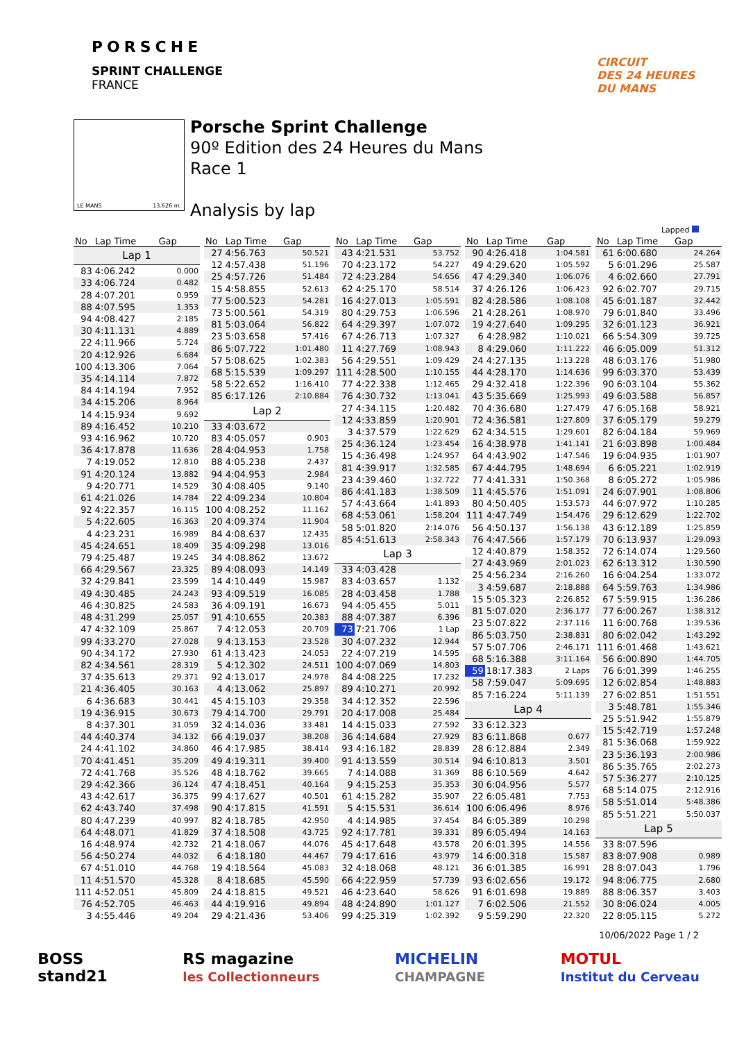PORSCHE
SPRINT CHALLENGE
FRANCE
CIRCUIT
DES 24 HEURES
DU MANS
LE MANS 13.626 m.
Porsche Sprint Challenge
90º Edition des 24 Heures du Mans
Race 1
Analysis by lap
Lapped
| No | Lap Time | Gap |
| --- | --- | --- |
| Lap 1 | | |
| 83 | 4:06.242 | 0.000 |
| 33 | 4:06.724 | 0.482 |
| 28 | 4:07.201 | 0.959 |
| 88 | 4:07.595 | 1.353 |
| 94 | 4:08.427 | 2.185 |
| 30 | 4:11.131 | 4.889 |
| 22 | 4:11.966 | 5.724 |
| 20 | 4:12.926 | 6.684 |
| 100 | 4:13.306 | 7.064 |
| 35 | 4:14.114 | 7.872 |
| 84 | 4:14.194 | 7.952 |
| 34 | 4:15.206 | 8.964 |
| 14 | 4:15.934 | 9.692 |
| 89 | 4:16.452 | 10.210 |
| 93 | 4:16.962 | 10.720 |
| 36 | 4:17.878 | 11.636 |
| 7 | 4:19.052 | 12.810 |
| 91 | 4:20.124 | 13.882 |
| 9 | 4:20.771 | 14.529 |
| 61 | 4:21.026 | 14.784 |
| 92 | 4:22.357 | 16.115 |
| 5 | 4:22.605 | 16.363 |
| 4 | 4:23.231 | 16.989 |
| 45 | 4:24.651 | 18.409 |
| 79 | 4:25.487 | 19.245 |
| 66 | 4:29.567 | 23.325 |
| 32 | 4:29.841 | 23.599 |
| 49 | 4:30.485 | 24.243 |
| 46 | 4:30.825 | 24.583 |
| 48 | 4:31.299 | 25.057 |
| 47 | 4:32.109 | 25.867 |
| 99 | 4:33.270 | 27.028 |
| 90 | 4:34.172 | 27.930 |
| 82 | 4:34.561 | 28.319 |
| 37 | 4:35.613 | 29.371 |
| 21 | 4:36.405 | 30.163 |
| 6 | 4:36.683 | 30.441 |
| 19 | 4:36.915 | 30.673 |
| 8 | 4:37.301 | 31.059 |
| 44 | 4:40.374 | 34.132 |
| 24 | 4:41.102 | 34.860 |
| 70 | 4:41.451 | 35.209 |
| 72 | 4:41.768 | 35.526 |
| 29 | 4:42.366 | 36.124 |
| 43 | 4:42.617 | 36.375 |
| 62 | 4:43.740 | 37.498 |
| 80 | 4:47.239 | 40.997 |
| 64 | 4:48.071 | 41.829 |
| 16 | 4:48.974 | 42.732 |
| 56 | 4:50.274 | 44.032 |
| 67 | 4:51.010 | 44.768 |
| 11 | 4:51.570 | 45.328 |
| 111 | 4:52.051 | 45.809 |
| 76 | 4:52.705 | 46.463 |
| 3 | 4:55.446 | 49.204 |
| No | Lap Time | Gap |
| --- | --- | --- |
| 27 | 4:56.763 | 50.521 |
| 12 | 4:57.438 | 51.196 |
| 25 | 4:57.726 | 51.484 |
| 15 | 4:58.855 | 52.613 |
| 77 | 5:00.523 | 54.281 |
| 73 | 5:00.561 | 54.319 |
| 81 | 5:03.064 | 56.822 |
| 23 | 5:03.658 | 57.416 |
| 86 | 5:07.722 | 1:01.480 |
| 57 | 5:08.625 | 1:02.383 |
| 68 | 5:15.539 | 1:09.297 |
| 58 | 5:22.652 | 1:16.410 |
| 85 | 6:17.126 | 2:10.884 |
| Lap 2 | | |
| 33 | 4:03.672 | |
| 83 | 4:05.057 | 0.903 |
| 28 | 4:04.953 | 1.758 |
| 88 | 4:05.238 | 2.437 |
| 94 | 4:04.953 | 2.984 |
| 30 | 4:08.405 | 9.140 |
| 22 | 4:09.234 | 10.804 |
| 100 | 4:08.252 | 11.162 |
| 20 | 4:09.374 | 11.904 |
| 84 | 4:08.637 | 12.435 |
| 35 | 4:09.298 | 13.016 |
| 34 | 4:08.862 | 13.672 |
| 89 | 4:08.093 | 14.149 |
| 14 | 4:10.449 | 15.987 |
| 93 | 4:09.519 | 16.085 |
| 36 | 4:09.191 | 16.673 |
| 91 | 4:10.655 | 20.383 |
| 7 | 4:12.053 | 20.709 |
| 9 | 4:13.153 | 23.528 |
| 61 | 4:13.423 | 24.053 |
| 5 | 4:12.302 | 24.511 |
| 92 | 4:13.017 | 24.978 |
| 4 | 4:13.062 | 25.897 |
| 45 | 4:15.103 | 29.358 |
| 79 | 4:14.700 | 29.791 |
| 32 | 4:14.036 | 33.481 |
| 66 | 4:19.037 | 38.208 |
| 46 | 4:17.985 | 38.414 |
| 49 | 4:19.311 | 39.400 |
| 48 | 4:18.762 | 39.665 |
| 47 | 4:18.451 | 40.164 |
| 99 | 4:17.627 | 40.501 |
| 90 | 4:17.815 | 41.591 |
| 82 | 4:18.785 | 42.950 |
| 37 | 4:18.508 | 43.725 |
| 21 | 4:18.067 | 44.076 |
| 6 | 4:18.180 | 44.467 |
| 19 | 4:18.564 | 45.083 |
| 8 | 4:18.685 | 45.590 |
| 24 | 4:18.815 | 49.521 |
| 44 | 4:19.916 | 49.894 |
| 29 | 4:21.436 | 53.406 |
| No | Lap Time | Gap |
| --- | --- | --- |
| 43 | 4:21.531 | 53.752 |
| 70 | 4:23.172 | 54.227 |
| 72 | 4:23.284 | 54.656 |
| 62 | 4:25.170 | 58.514 |
| 16 | 4:27.013 | 1:05.591 |
| 80 | 4:29.753 | 1:06.596 |
| 64 | 4:29.397 | 1:07.072 |
| 67 | 4:26.713 | 1:07.327 |
| 11 | 4:27.769 | 1:08.943 |
| 56 | 4:29.551 | 1:09.429 |
| 111 | 4:28.500 | 1:10.155 |
| 77 | 4:22.338 | 1:12.465 |
| 76 | 4:30.732 | 1:13.041 |
| 27 | 4:34.115 | 1:20.482 |
| 12 | 4:33.859 | 1:20.901 |
| 3 | 4:37.579 | 1:22.629 |
| 25 | 4:36.124 | 1:23.454 |
| 15 | 4:36.498 | 1:24.957 |
| 81 | 4:39.917 | 1:32.585 |
| 23 | 4:39.460 | 1:32.722 |
| 86 | 4:41.183 | 1:38.509 |
| 57 | 4:43.664 | 1:41.893 |
| 68 | 4:53.061 | 1:58.204 |
| 58 | 5:01.820 | 2:14.076 |
| 85 | 4:51.613 | 2:58.343 |
| Lap 3 | | |
| 33 | 4:03.428 | |
| 83 | 4:03.657 | 1.132 |
| 28 | 4:03.458 | 1.788 |
| 94 | 4:05.455 | 5.011 |
| 88 | 4:07.387 | 6.396 |
| 73 | 7:21.706 | 1 Lap |
| 30 | 4:07.232 | 12.944 |
| 22 | 4:07.219 | 14.595 |
| 100 | 4:07.069 | 14.803 |
| 84 | 4:08.225 | 17.232 |
| 89 | 4:10.271 | 20.992 |
| 34 | 4:12.352 | 22.596 |
| 20 | 4:17.008 | 25.484 |
| 14 | 4:15.033 | 27.592 |
| 36 | 4:14.684 | 27.929 |
| 93 | 4:16.182 | 28.839 |
| 91 | 4:13.559 | 30.514 |
| 7 | 4:14.088 | 31.369 |
| 9 | 4:15.253 | 35.353 |
| 61 | 4:15.282 | 35.907 |
| 5 | 4:15.531 | 36.614 |
| 4 | 4:14.985 | 37.454 |
| 92 | 4:17.781 | 39.331 |
| 45 | 4:17.648 | 43.578 |
| 79 | 4:17.616 | 43.979 |
| 32 | 4:18.068 | 48.121 |
| 66 | 4:22.959 | 57.739 |
| 46 | 4:23.640 | 58.626 |
| 48 | 4:24.890 | 1:01.127 |
| 99 | 4:25.319 | 1:02.392 |
| No | Lap Time | Gap |
| --- | --- | --- |
| 90 | 4:26.418 | 1:04.581 |
| 49 | 4:29.620 | 1:05.592 |
| 47 | 4:29.340 | 1:06.076 |
| 37 | 4:26.126 | 1:06.423 |
| 82 | 4:28.586 | 1:08.108 |
| 21 | 4:28.261 | 1:08.970 |
| 19 | 4:27.640 | 1:09.295 |
| 6 | 4:28.982 | 1:10.021 |
| 8 | 4:29.060 | 1:11.222 |
| 24 | 4:27.135 | 1:13.228 |
| 44 | 4:28.170 | 1:14.636 |
| 29 | 4:32.418 | 1:22.396 |
| 43 | 5:35.669 | 1:25.993 |
| 70 | 4:36.680 | 1:27.479 |
| 72 | 4:36.581 | 1:27.809 |
| 62 | 4:34.515 | 1:29.601 |
| 16 | 4:38.978 | 1:41.141 |
| 64 | 4:43.902 | 1:47.546 |
| 67 | 4:44.795 | 1:48.694 |
| 77 | 4:41.331 | 1:50.368 |
| 11 | 4:45.576 | 1:51.091 |
| 80 | 4:50.405 | 1:53.573 |
| 111 | 4:47.749 | 1:54.476 |
| 56 | 4:50.137 | 1:56.138 |
| 76 | 4:47.566 | 1:57.179 |
| 12 | 4:40.879 | 1:58.352 |
| 27 | 4:43.969 | 2:01.023 |
| 25 | 4:56.234 | 2:16.260 |
| 3 | 4:59.687 | 2:18.888 |
| 15 | 5:05.323 | 2:26.852 |
| 81 | 5:07.020 | 2:36.177 |
| 23 | 5:07.822 | 2:37.116 |
| 86 | 5:03.750 | 2:38.831 |
| 57 | 5:07.706 | 2:46.171 |
| 68 | 5:16.388 | 3:11.164 |
| 59 | 18:17.383 | 2 Laps |
| 58 | 7:59.047 | 5:09.695 |
| 85 | 7:16.224 | 5:11.139 |
| Lap 4 | | |
| 33 | 6:12.323 | |
| 83 | 6:11.868 | 0.677 |
| 28 | 6:12.884 | 2.349 |
| 94 | 6:10.813 | 3.501 |
| 88 | 6:10.569 | 4.642 |
| 30 | 6:04.956 | 5.577 |
| 22 | 6:05.481 | 7.753 |
| 100 | 6:06.496 | 8.976 |
| 84 | 6:05.389 | 10.298 |
| 89 | 6:05.494 | 14.163 |
| 20 | 6:01.395 | 14.556 |
| 14 | 6:00.318 | 15.587 |
| 36 | 6:01.385 | 16.991 |
| 93 | 6:02.656 | 19.172 |
| 91 | 6:01.698 | 19.889 |
| 7 | 6:02.506 | 21.552 |
| 9 | 5:59.290 | 22.320 |
| No | Lap Time | Gap |
| --- | --- | --- |
| 61 | 6:00.680 | 24.264 |
| 5 | 6:01.296 | 25.587 |
| 4 | 6:02.660 | 27.791 |
| 92 | 6:02.707 | 29.715 |
| 45 | 6:01.187 | 32.442 |
| 79 | 6:01.840 | 33.496 |
| 32 | 6:01.123 | 36.921 |
| 66 | 5:54.309 | 39.725 |
| 46 | 6:05.009 | 51.312 |
| 48 | 6:03.176 | 51.980 |
| 99 | 6:03.370 | 53.439 |
| 90 | 6:03.104 | 55.362 |
| 49 | 6:03.588 | 56.857 |
| 47 | 6:05.168 | 58.921 |
| 37 | 6:05.179 | 59.279 |
| 82 | 6:04.184 | 59.969 |
| 21 | 6:03.898 | 1:00.484 |
| 19 | 6:04.935 | 1:01.907 |
| 6 | 6:05.221 | 1:02.919 |
| 8 | 6:05.272 | 1:05.986 |
| 24 | 6:07.901 | 1:08.806 |
| 44 | 6:07.972 | 1:10.285 |
| 29 | 6:12.629 | 1:22.702 |
| 43 | 6:12.189 | 1:25.859 |
| 70 | 6:13.937 | 1:29.093 |
| 72 | 6:14.074 | 1:29.560 |
| 62 | 6:13.312 | 1:30.590 |
| 16 | 6:04.254 | 1:33.072 |
| 64 | 5:59.763 | 1:34.986 |
| 67 | 5:59.915 | 1:36.286 |
| 77 | 6:00.267 | 1:38.312 |
| 11 | 6:00.768 | 1:39.536 |
| 80 | 6:02.042 | 1:43.292 |
| 111 | 6:01.468 | 1:43.621 |
| 56 | 6:00.890 | 1:44.705 |
| 76 | 6:01.399 | 1:46.255 |
| 12 | 6:02.854 | 1:48.883 |
| 27 | 6:02.851 | 1:51.551 |
| 3 | 5:48.781 | 1:55.346 |
| 25 | 5:51.942 | 1:55.879 |
| 15 | 5:42.719 | 1:57.248 |
| 81 | 5:36.068 | 1:59.922 |
| 23 | 5:36.193 | 2:00.986 |
| 86 | 5:35.765 | 2:02.273 |
| 57 | 5:36.277 | 2:10.125 |
| 68 | 5:14.075 | 2:12.916 |
| 58 | 5:51.014 | 5:48.386 |
| 85 | 5:51.221 | 5:50.037 |
| Lap 5 | | |
| 33 | 8:07.596 | |
| 83 | 8:07.908 | 0.989 |
| 28 | 8:07.043 | 1.796 |
| 94 | 8:06.775 | 2.680 |
| 88 | 8:06.357 | 3.403 |
| 30 | 8:06.024 | 4.005 |
| 22 | 8:05.115 | 5.272 |
10/06/2022 Page 1 / 2
BOSS
stand21 RS magazine
les Collectionneurs MICHELIN
CHAMPAGNE MOTUL
Institut du Cerveau